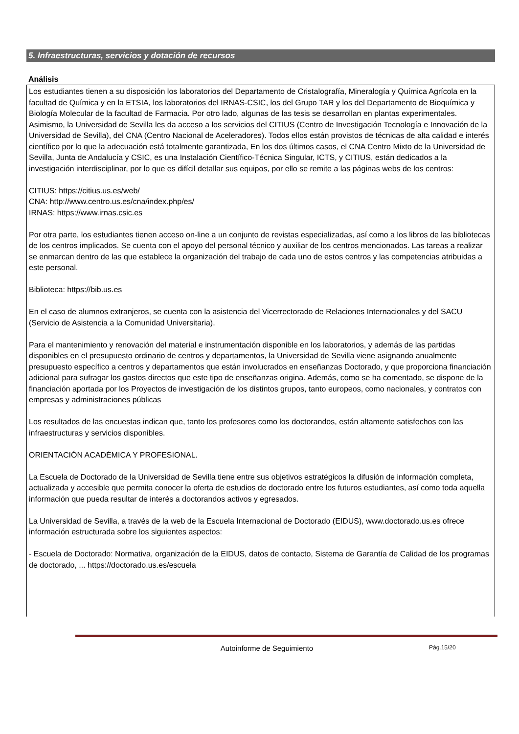5. Infraestructuras, servicios y dotación de recursos
Análisis
Los estudiantes tienen a su disposición los laboratorios del Departamento de Cristalografía, Mineralogía y Química Agrícola en la facultad de Química y en la ETSIA, los laboratorios del IRNAS-CSIC, los del Grupo TAR y los del Departamento de Bioquímica y Biología Molecular de la facultad de Farmacia. Por otro lado, algunas de las tesis se desarrollan en plantas experimentales. Asimismo, la Universidad de Sevilla les da acceso a los servicios del CITIUS (Centro de Investigación Tecnología e Innovación de la Universidad de Sevilla), del CNA (Centro Nacional de Aceleradores). Todos ellos están provistos de técnicas de alta calidad e interés científico por lo que la adecuación está totalmente garantizada, En los dos últimos casos, el CNA Centro Mixto de la Universidad de Sevilla, Junta de Andalucía y CSIC, es una Instalación Científico-Técnica Singular, ICTS, y CITIUS, están dedicados a la investigación interdisciplinar, por lo que es difícil detallar sus equipos, por ello se remite a las páginas webs de los centros:
CITIUS: https://citius.us.es/web/
CNA: http://www.centro.us.es/cna/index.php/es/
IRNAS: https://www.irnas.csic.es
Por otra parte, los estudiantes tienen acceso on-line a un conjunto de revistas especializadas, así como a los libros de las bibliotecas de los centros implicados. Se cuenta con el apoyo del personal técnico y auxiliar de los centros mencionados. Las tareas a realizar se enmarcan dentro de las que establece la organización del trabajo de cada uno de estos centros y las competencias atribuidas a este personal.
Biblioteca: https://bib.us.es
En el caso de alumnos extranjeros, se cuenta con la asistencia del Vicerrectorado de Relaciones Internacionales y del SACU (Servicio de Asistencia a la Comunidad Universitaria).
Para el mantenimiento y renovación del material e instrumentación disponible en los laboratorios, y además de las partidas disponibles en el presupuesto ordinario de centros y departamentos, la Universidad de Sevilla viene asignando anualmente presupuesto específico a centros y departamentos que están involucrados en enseñanzas Doctorado, y que proporciona financiación adicional para sufragar los gastos directos que este tipo de enseñanzas origina. Además, como se ha comentado, se dispone de la financiación aportada por los Proyectos de investigación de los distintos grupos, tanto europeos, como nacionales, y contratos con empresas y administraciones públicas
Los resultados de las encuestas indican que, tanto los profesores como los doctorandos, están altamente satisfechos con las infraestructuras y servicios disponibles.
ORIENTACIÓN ACADÉMICA Y PROFESIONAL.
La Escuela de Doctorado de la Universidad de Sevilla tiene entre sus objetivos estratégicos la difusión de información completa, actualizada y accesible que permita conocer la oferta de estudios de doctorado entre los futuros estudiantes, así como toda aquella información que pueda resultar de interés a doctorandos activos y egresados.
La Universidad de Sevilla, a través de la web de la Escuela Internacional de Doctorado (EIDUS), www.doctorado.us.es ofrece información estructurada sobre los siguientes aspectos:
- Escuela de Doctorado: Normativa, organización de la EIDUS, datos de contacto, Sistema de Garantía de Calidad de los programas de doctorado, ... https://doctorado.us.es/escuela
Autoinforme de Seguimiento Pág.15/20